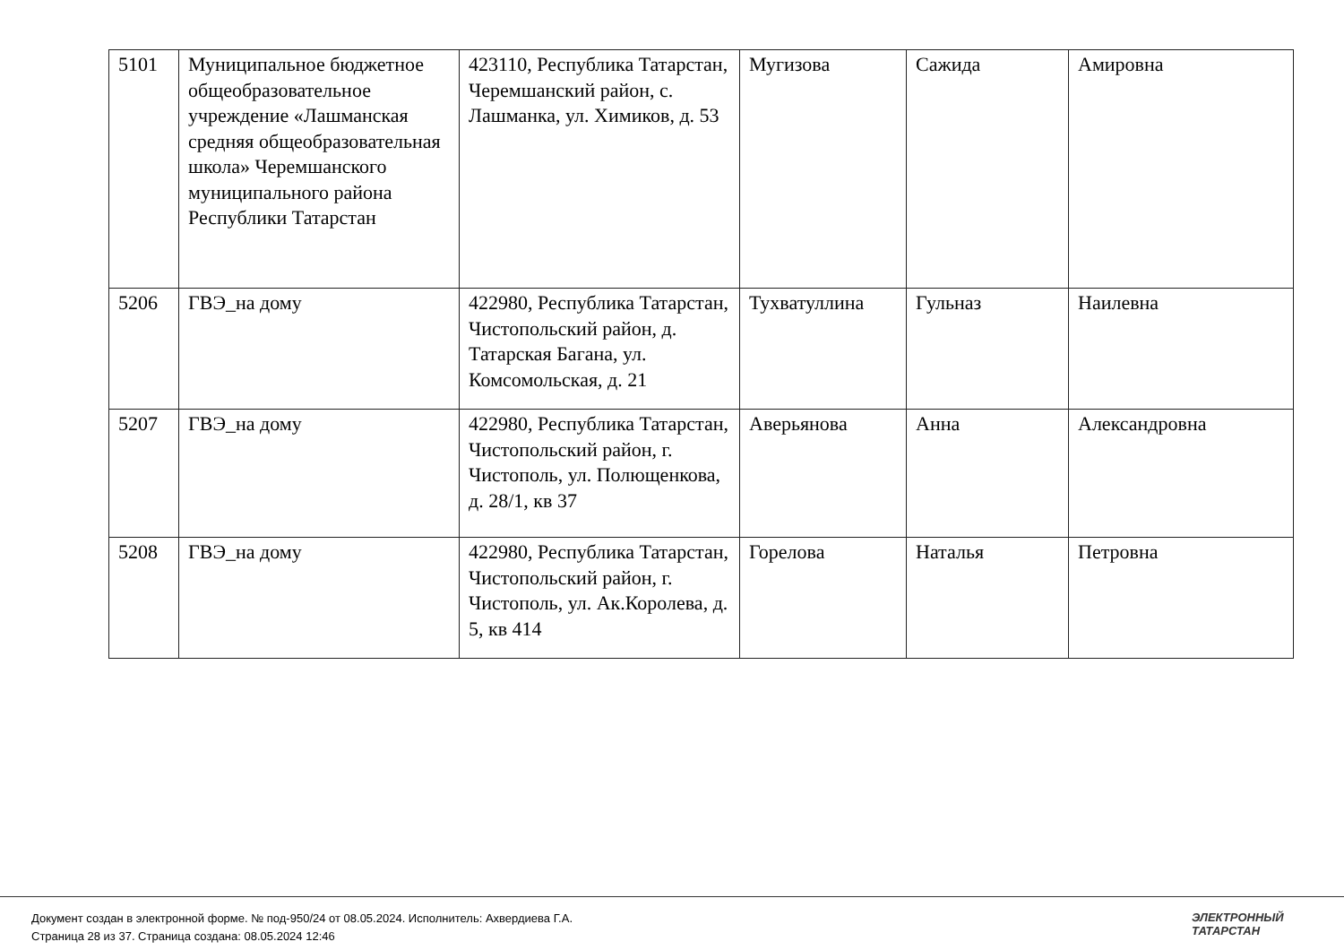| 5101 | Муниципальное бюджетное общеобразовательное учреждение «Лашманская средняя общеобразовательная школа» Черемшанского муниципального района Республики Татарстан | 423110, Республика Татарстан, Черемшанский район, с. Лашманка, ул. Химиков, д. 53 | Мугизова | Сажида | Амировна |
| 5206 | ГВЭ_на дому | 422980, Республика Татарстан, Чистопольский район, д. Татарская Багана, ул. Комсомольская, д. 21 | Тухватуллина | Гульназ | Наилевна |
| 5207 | ГВЭ_на дому | 422980, Республика Татарстан, Чистопольский район, г. Чистополь, ул. Полющенкова, д. 28/1, кв 37 | Аверьянова | Анна | Александровна |
| 5208 | ГВЭ_на дому | 422980, Республика Татарстан, Чистопольский район, г. Чистополь, ул. Ак.Королева, д. 5, кв 414 | Горелова | Наталья | Петровна |
Документ создан в электронной форме. № под-950/24 от 08.05.2024. Исполнитель: Ахвердиева Г.А.
Страница 28 из 37. Страница создана: 08.05.2024 12:46
ЭЛЕКТРОННЫЙ
ТАТАРСТАН